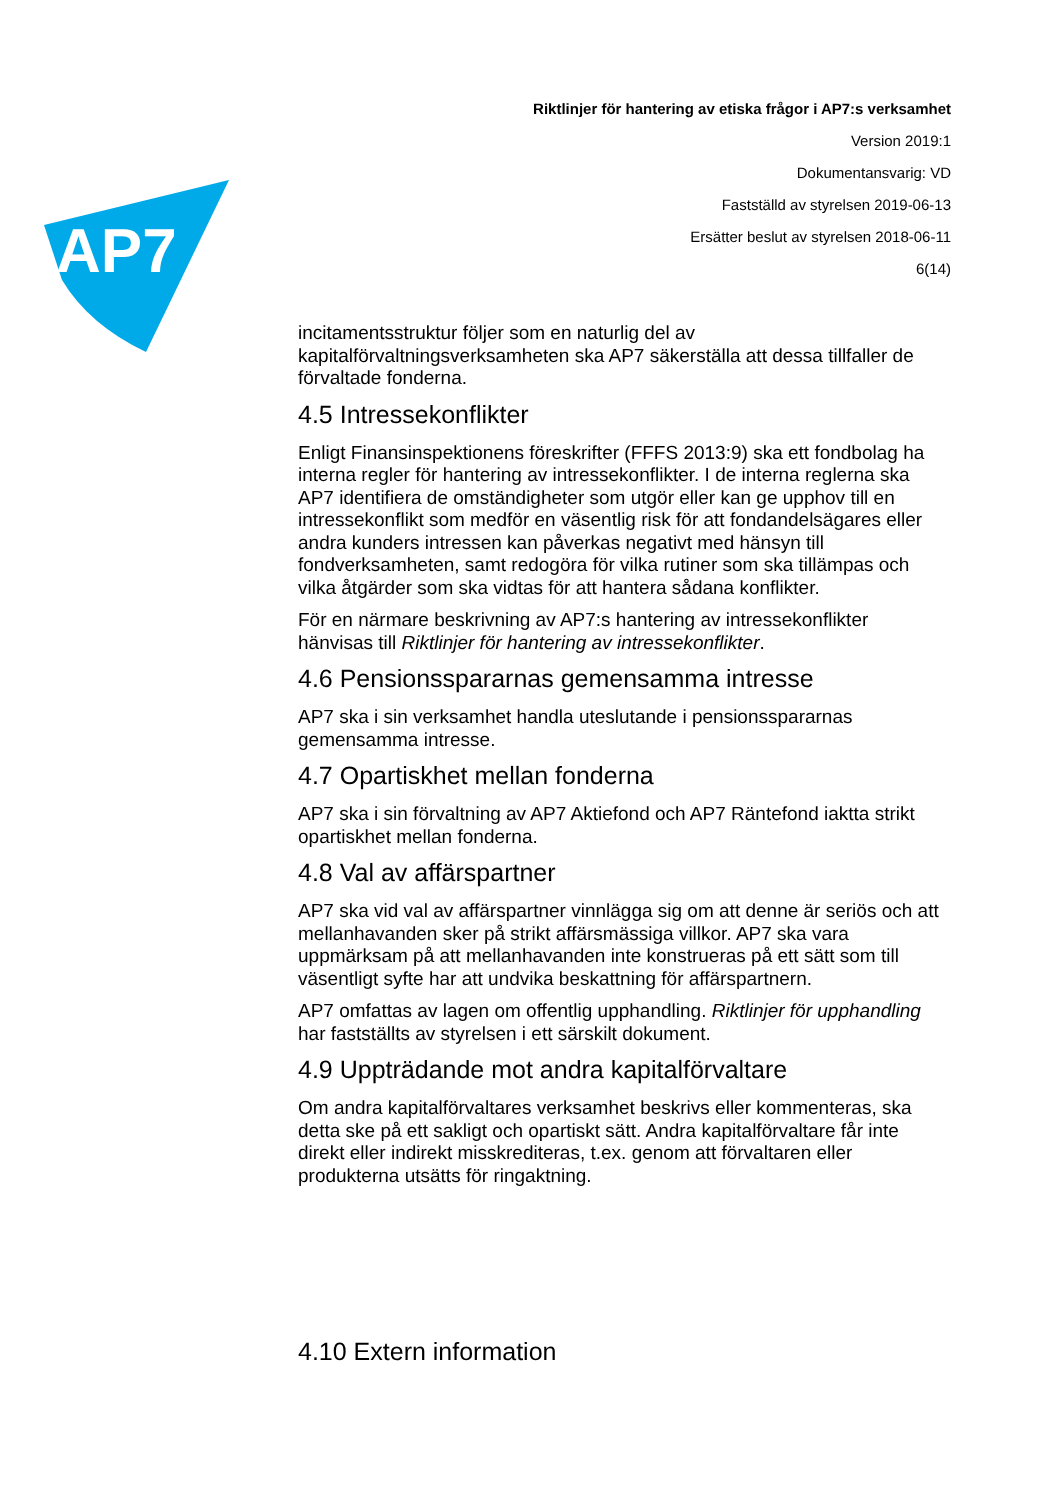AP7
Riktlinjer för hantering av etiska frågor i AP7:s verksamhet
Version 2019:1
Dokumentansvarig: VD
Fastställd av styrelsen 2019-06-13
Ersätter beslut av styrelsen 2018-06-11
6(14)
incitamentsstruktur följer som en naturlig del av kapitalförvaltningsverksamheten ska AP7 säkerställa att dessa tillfaller de förvaltade fonderna.
4.5 Intressekonflikter
Enligt Finansinspektionens föreskrifter (FFFS 2013:9) ska ett fondbolag ha interna regler för hantering av intressekonflikter. I de interna reglerna ska AP7 identifiera de omständigheter som utgör eller kan ge upphov till en intressekonflikt som medför en väsentlig risk för att fondandelsägares eller andra kunders intressen kan påverkas negativt med hänsyn till fondverksamheten, samt redogöra för vilka rutiner som ska tillämpas och vilka åtgärder som ska vidtas för att hantera sådana konflikter.
För en närmare beskrivning av AP7:s hantering av intressekonflikter hänvisas till Riktlinjer för hantering av intressekonflikter.
4.6 Pensionsspararnas gemensamma intresse
AP7 ska i sin verksamhet handla uteslutande i pensionsspararnas gemensamma intresse.
4.7 Opartiskhet mellan fonderna
AP7 ska i sin förvaltning av AP7 Aktiefond och AP7 Räntefond iaktta strikt opartiskhet mellan fonderna.
4.8 Val av affärspartner
AP7 ska vid val av affärspartner vinnlägga sig om att denne är seriös och att mellanhavanden sker på strikt affärsmässiga villkor. AP7 ska vara uppmärksam på att mellanhavanden inte konstrueras på ett sätt som till väsentligt syfte har att undvika beskattning för affärspartnern.
AP7 omfattas av lagen om offentlig upphandling. Riktlinjer för upphandling har fastställts av styrelsen i ett särskilt dokument.
4.9 Uppträdande mot andra kapitalförvaltare
Om andra kapitalförvaltares verksamhet beskrivs eller kommenteras, ska detta ske på ett sakligt och opartiskt sätt. Andra kapitalförvaltare får inte direkt eller indirekt misskrediteras, t.ex. genom att förvaltaren eller produkterna utsätts för ringaktning.
4.10 Extern information